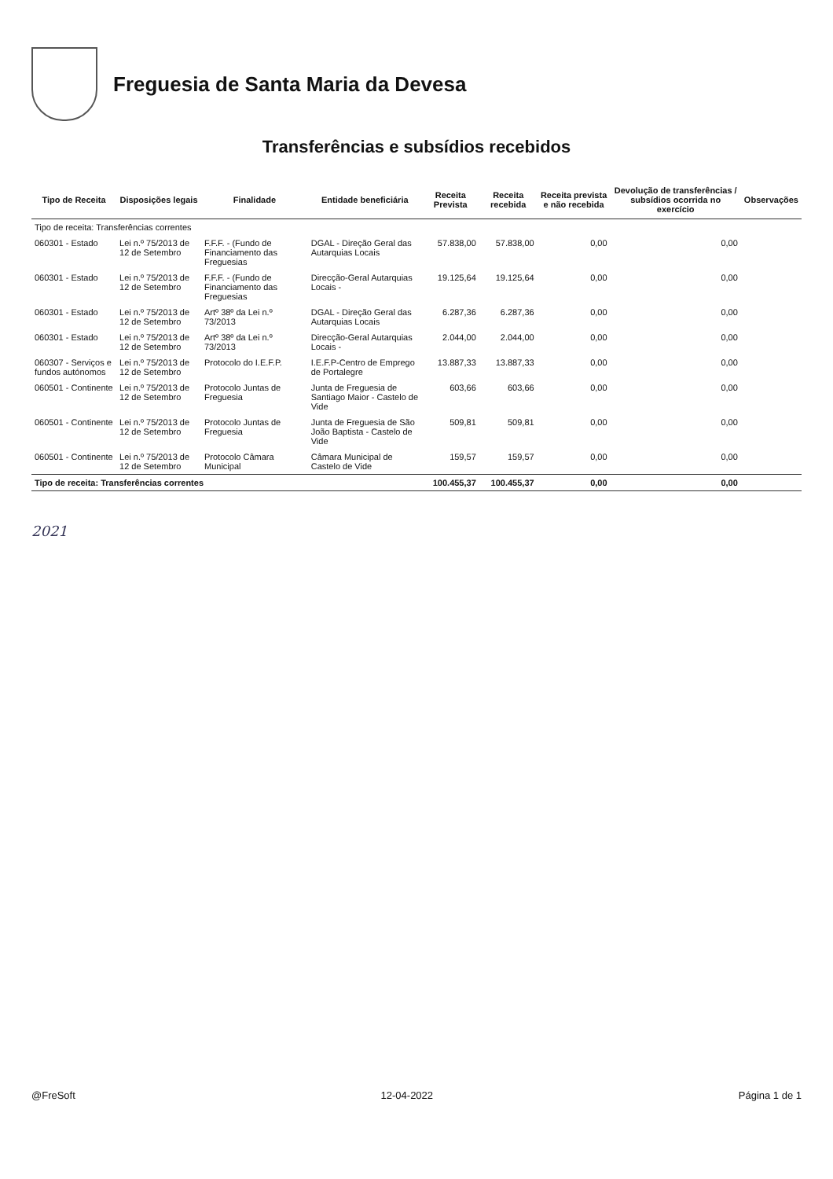Freguesia de Santa Maria da Devesa
Transferências e subsídios recebidos
| Tipo de Receita | Disposições legais | Finalidade | Entidade beneficiária | Receita Prevista | Receita recebida | Receita prevista e não recebida | Devolução de transferências / subsídios ocorrida no exercício | Observações |
| --- | --- | --- | --- | --- | --- | --- | --- | --- |
| Tipo de receita: Transferências correntes | | | | | | | | |
| 060301 - Estado | Lei n.º 75/2013 de 12 de Setembro | F.F.F. - (Fundo de Financiamento das Freguesias | DGAL - Direção Geral das Autarquias Locais | 57.838,00 | 57.838,00 | 0,00 | 0,00 | |
| 060301 - Estado | Lei n.º 75/2013 de 12 de Setembro | F.F.F. - (Fundo de Financiamento das Freguesias | Direcção-Geral Autarquias Locais - | 19.125,64 | 19.125,64 | 0,00 | 0,00 | |
| 060301 - Estado | Lei n.º 75/2013 de 12 de Setembro | Artº 38º da Lei n.º 73/2013 | DGAL - Direção Geral das Autarquias Locais | 6.287,36 | 6.287,36 | 0,00 | 0,00 | |
| 060301 - Estado | Lei n.º 75/2013 de 12 de Setembro | Artº 38º da Lei n.º 73/2013 | Direcção-Geral Autarquias Locais - | 2.044,00 | 2.044,00 | 0,00 | 0,00 | |
| 060307 - Serviços e fundos autónomos | Lei n.º 75/2013 de 12 de Setembro | Protocolo do I.E.F.P. | I.E.F.P-Centro de Emprego de Portalegre | 13.887,33 | 13.887,33 | 0,00 | 0,00 | |
| 060501 - Continente | Lei n.º 75/2013 de 12 de Setembro | Protocolo Juntas de Freguesia | Junta de Freguesia de Santiago Maior - Castelo de Vide | 603,66 | 603,66 | 0,00 | 0,00 | |
| 060501 - Continente | Lei n.º 75/2013 de 12 de Setembro | Protocolo Juntas de Freguesia | Junta de Freguesia de São João Baptista - Castelo de Vide | 509,81 | 509,81 | 0,00 | 0,00 | |
| 060501 - Continente | Lei n.º 75/2013 de 12 de Setembro | Protocolo Câmara Municipal | Câmara Municipal de Castelo de Vide | 159,57 | 159,57 | 0,00 | 0,00 | |
| Tipo de receita: Transferências correntes | | | | 100.455,37 | 100.455,37 | 0,00 | 0,00 | |
2021
@FreSoft 12-04-2022 Página 1 de 1